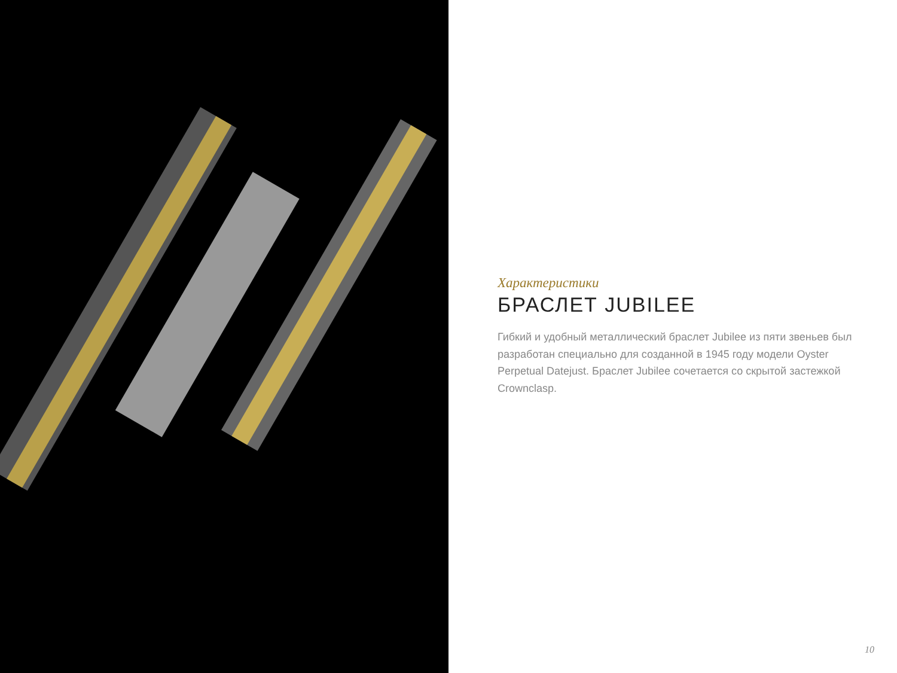Характеристики
БРАСЛЕТ JUBILEE
Гибкий и удобный металлический браслет Jubilee из пяти звеньев был разработан специально для созданной в 1945 году модели Oyster Perpetual Datejust. Браслет Jubilee сочетается со скрытой застежкой Crownclasp.
10